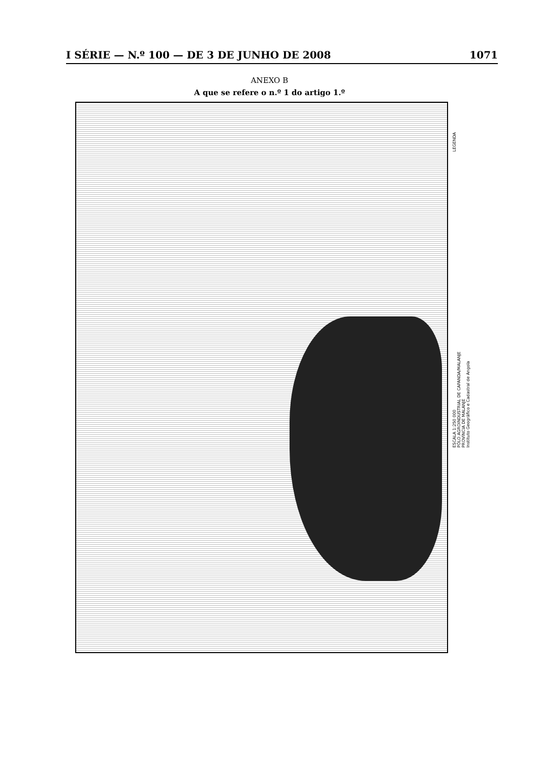I SÉRIE — N.º 100 — DE 3 DE JUNHO DE 2008 1071
ANEXO B
A que se refere o n.º 1 do artigo 1.º
LEGENDA
ESCALA 1:250 000
PÓLO AGROINDUSTRIAL DE CAPANDA/MALANJE
PROVÍNCIA DE MALANJE
Instituto Geográfico e Cadastral de Angola